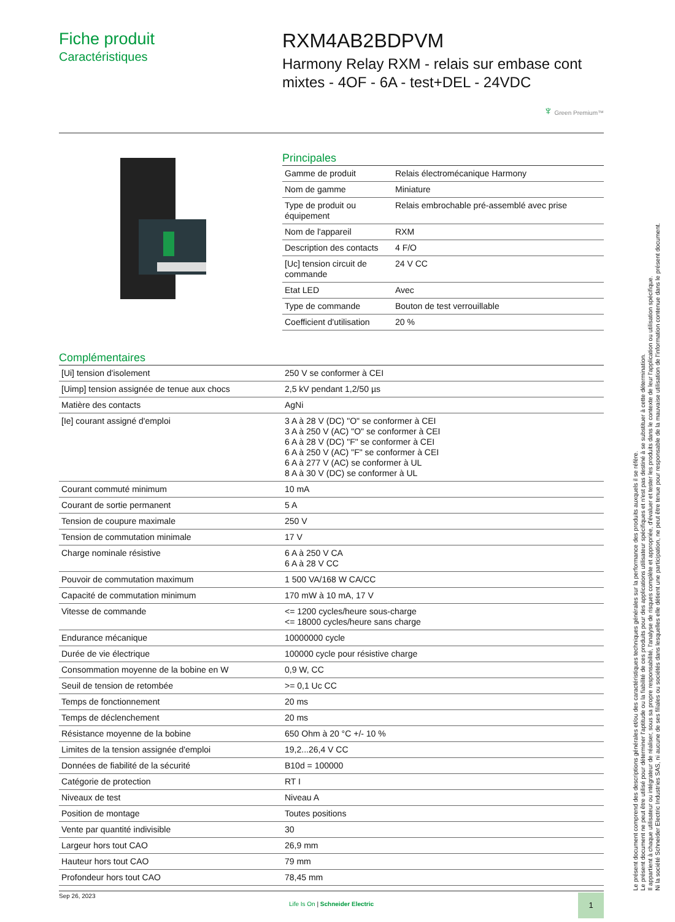Fiche produit
Caractéristiques
RXM4AB2BDPVM
Harmony Relay RXM - relais sur embase cont mixtes - 4OF - 6A - test+DEL - 24VDC
♆ Green Premium™
Principales
| Gamme de produit | Relais électromécanique Harmony |
| Nom de gamme | Miniature |
| Type de produit ou équipement | Relais embrochable pré-assemblé avec prise |
| Nom de l'appareil | RXM |
| Description des contacts | 4 F/O |
| [Uc] tension circuit de commande | 24 V CC |
| Etat LED | Avec |
| Type de commande | Bouton de test verrouillable |
| Coefficient d'utilisation | 20 % |
Complémentaires
| [Ui] tension d'isolement | 250 V se conformer à CEI |
| [Uimp] tension assignée de tenue aux chocs | 2,5 kV pendant 1,2/50 µs |
| Matière des contacts | AgNi |
| [Ie] courant assigné d'emploi | 3 A à 28 V (DC) "O" se conformer à CEI 3 A à 250 V (AC) "O" se conformer à CEI 6 A à 28 V (DC) "F" se conformer à CEI 6 A à 250 V (AC) "F" se conformer à CEI 6 A à 277 V (AC) se conformer à UL 8 A à 30 V (DC) se conformer à UL |
| Courant commuté minimum | 10 mA |
| Courant de sortie permanent | 5 A |
| Tension de coupure maximale | 250 V |
| Tension de commutation minimale | 17 V |
| Charge nominale résistive | 6 A à 250 V CA 6 A à 28 V CC |
| Pouvoir de commutation maximum | 1 500 VA/168 W CA/CC |
| Capacité de commutation minimum | 170 mW à 10 mA, 17 V |
| Vitesse de commande | <= 1200 cycles/heure sous-charge <= 18000 cycles/heure sans charge |
| Endurance mécanique | 10000000 cycle |
| Durée de vie électrique | 100000 cycle pour résistive charge |
| Consommation moyenne de la bobine en W | 0,9 W, CC |
| Seuil de tension de retombée | >= 0,1 Uc CC |
| Temps de fonctionnement | 20 ms |
| Temps de déclenchement | 20 ms |
| Résistance moyenne de la bobine | 650 Ohm à 20 °C +/- 10 % |
| Limites de la tension assignée d'emploi | 19,2...26,4 V CC |
| Données de fiabilité de la sécurité | B10d = 100000 |
| Catégorie de protection | RT I |
| Niveaux de test | Niveau A |
| Position de montage | Toutes positions |
| Vente par quantité indivisible | 30 |
| Largeur hors tout CAO | 26,9 mm |
| Hauteur hors tout CAO | 79 mm |
| Profondeur hors tout CAO | 78,45 mm |
Le présent document comprend des descriptions générales et/ou des caractéristiques techniques générales sur la performance des produits auxquels il se réfère.
Le présent document ne peut être utilisé pour déterminer l'aptitude ou la fiabilité de ces produits pour des applications utilisateur spécifiques et n'est pas destiné à se substituer à cette détermination.
Il appartient à chaque utilisateur ou intégrateur de réaliser, sous sa propre responsabilité, l'analyse de risques complète et appropriée, d'évaluer et tester les produits dans le contexte de leur l'application ou utilisation spécifique.
Ni la société Schneider Electric Industries SAS, ni aucune de ses filiales ou sociétés dans lesquelles elle détient une participation, ne peut être tenue pour responsable de la mauvaise utilisation de l'information contenue dans le présent document.
Sep 26, 2023
Life Is On | Schneider Electric
1